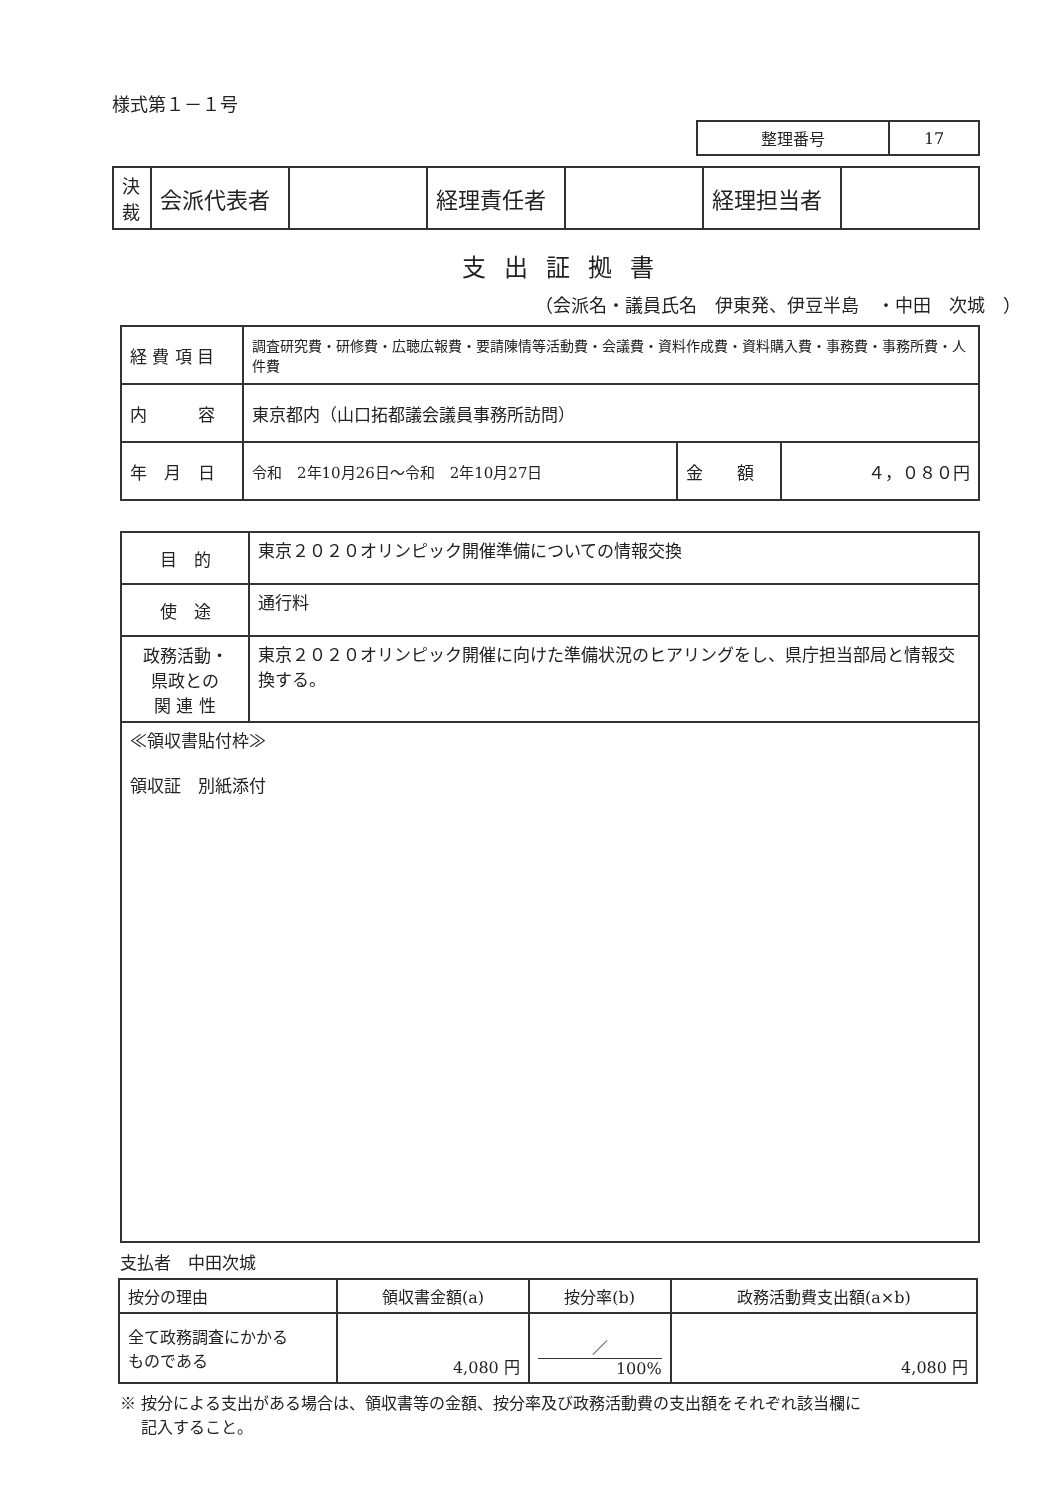様式第１－１号
| 整理番号 | 17 |
| 決 裁 | 会派代表者 | | 経理責任者 | | 経理担当者 | |
支出証拠書
（会派名・議員氏名　伊東発、伊豆半島　・中田　次城　）
| 経 費 項 目 | 調査研究費・研修費・広聴広報費・要請陳情等活動費・会議費・資料作成費・資料購入費・事務費・事務所費・人件費 | | |
| 内 容 | 東京都内（山口拓都議会議員事務所訪問） | | |
| 年 月 日 | 令和 2年10月26日〜令和 2年10月27日 | 金 額 | ４，０８０円 |
| 目 的 | 東京２０２０オリンピック開催準備についての情報交換 |
| 使 途 | 通行料 |
| 政務活動・ 県政との 関 連 性 | 東京２０２０オリンピック開催に向けた準備状況のヒアリングをし、県庁担当部局と情報交換する。 |
| ≪領収書貼付枠≫ 領収証 別紙添付 | |
支払者　中田次城
| 按分の理由 | 領収書金額(a) | 按分率(b) | 政務活動費支出額(a×b) |
| 全て政務調査にかかる ものである | 4,080 円 | ／ 100% | 4,080 円 |
※ 按分による支出がある場合は、領収書等の金額、按分率及び政務活動費の支出額をそれぞれ該当欄に
　 記入すること。